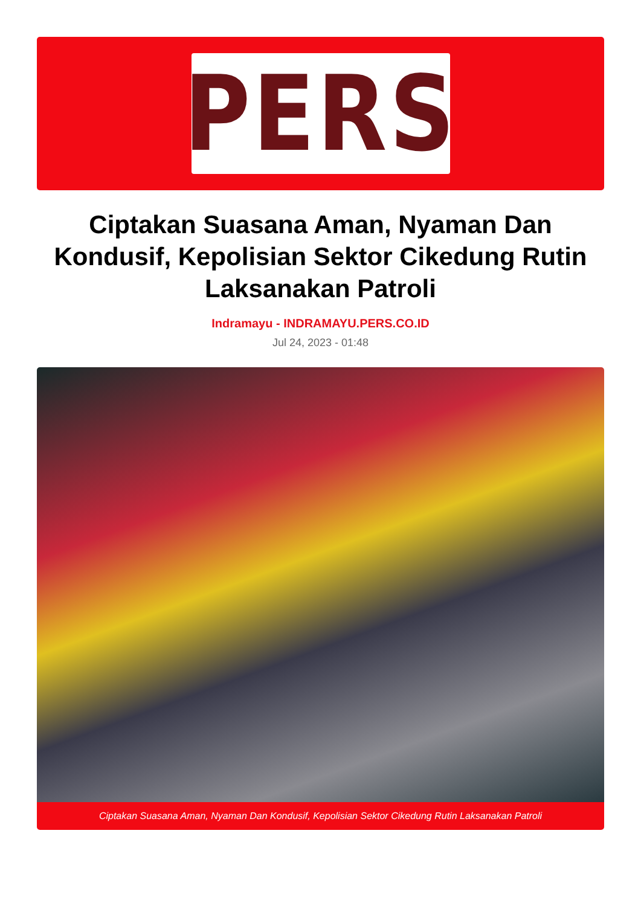PERS
Ciptakan Suasana Aman, Nyaman Dan Kondusif, Kepolisian Sektor Cikedung Rutin Laksanakan Patroli
Indramayu - INDRAMAYU.PERS.CO.ID
Jul 24, 2023 - 01:48
Ciptakan Suasana Aman, Nyaman Dan Kondusif, Kepolisian Sektor Cikedung Rutin Laksanakan Patroli